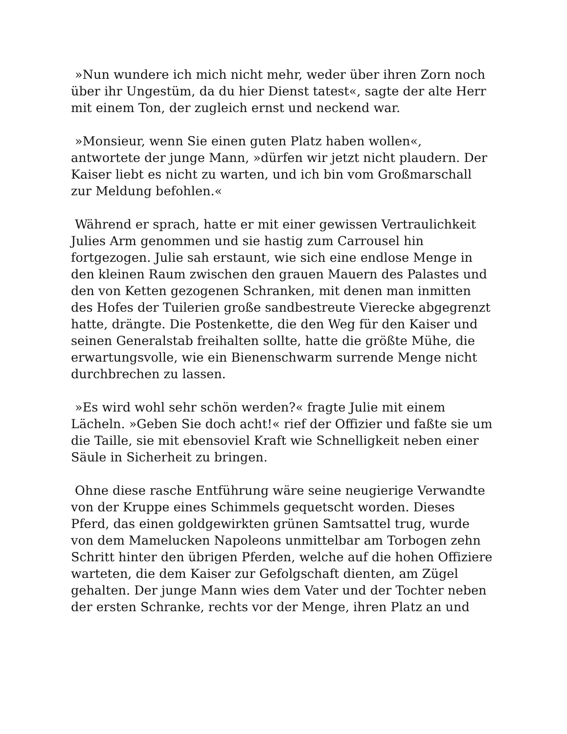»Nun wundere ich mich nicht mehr, weder über ihren Zorn noch über ihr Ungestüm, da du hier Dienst tatest«, sagte der alte Herr mit einem Ton, der zugleich ernst und neckend war.
»Monsieur, wenn Sie einen guten Platz haben wollen«, antwortete der junge Mann, »dürfen wir jetzt nicht plaudern. Der Kaiser liebt es nicht zu warten, und ich bin vom Großmarschall zur Meldung befohlen.«
Während er sprach, hatte er mit einer gewissen Vertraulichkeit Julies Arm genommen und sie hastig zum Carrousel hin fortgezogen. Julie sah erstaunt, wie sich eine endlose Menge in den kleinen Raum zwischen den grauen Mauern des Palastes und den von Ketten gezogenen Schranken, mit denen man inmitten des Hofes der Tuilerien große sandbestreute Vierecke abgegrenzt hatte, drängte. Die Postenkette, die den Weg für den Kaiser und seinen Generalstab freihalten sollte, hatte die größte Mühe, die erwartungsvolle, wie ein Bienenschwarm surrende Menge nicht durchbrechen zu lassen.
»Es wird wohl sehr schön werden?« fragte Julie mit einem Lächeln. »Geben Sie doch acht!« rief der Offizier und faßte sie um die Taille, sie mit ebensoviel Kraft wie Schnelligkeit neben einer Säule in Sicherheit zu bringen.
Ohne diese rasche Entführung wäre seine neugierige Verwandte von der Kruppe eines Schimmels gequetscht worden. Dieses Pferd, das einen goldgewirkten grünen Samtsattel trug, wurde von dem Mamelucken Napoleons unmittelbar am Torbogen zehn Schritt hinter den übrigen Pferden, welche auf die hohen Offiziere warteten, die dem Kaiser zur Gefolgschaft dienten, am Zügel gehalten. Der junge Mann wies dem Vater und der Tochter neben der ersten Schranke, rechts vor der Menge, ihren Platz an und